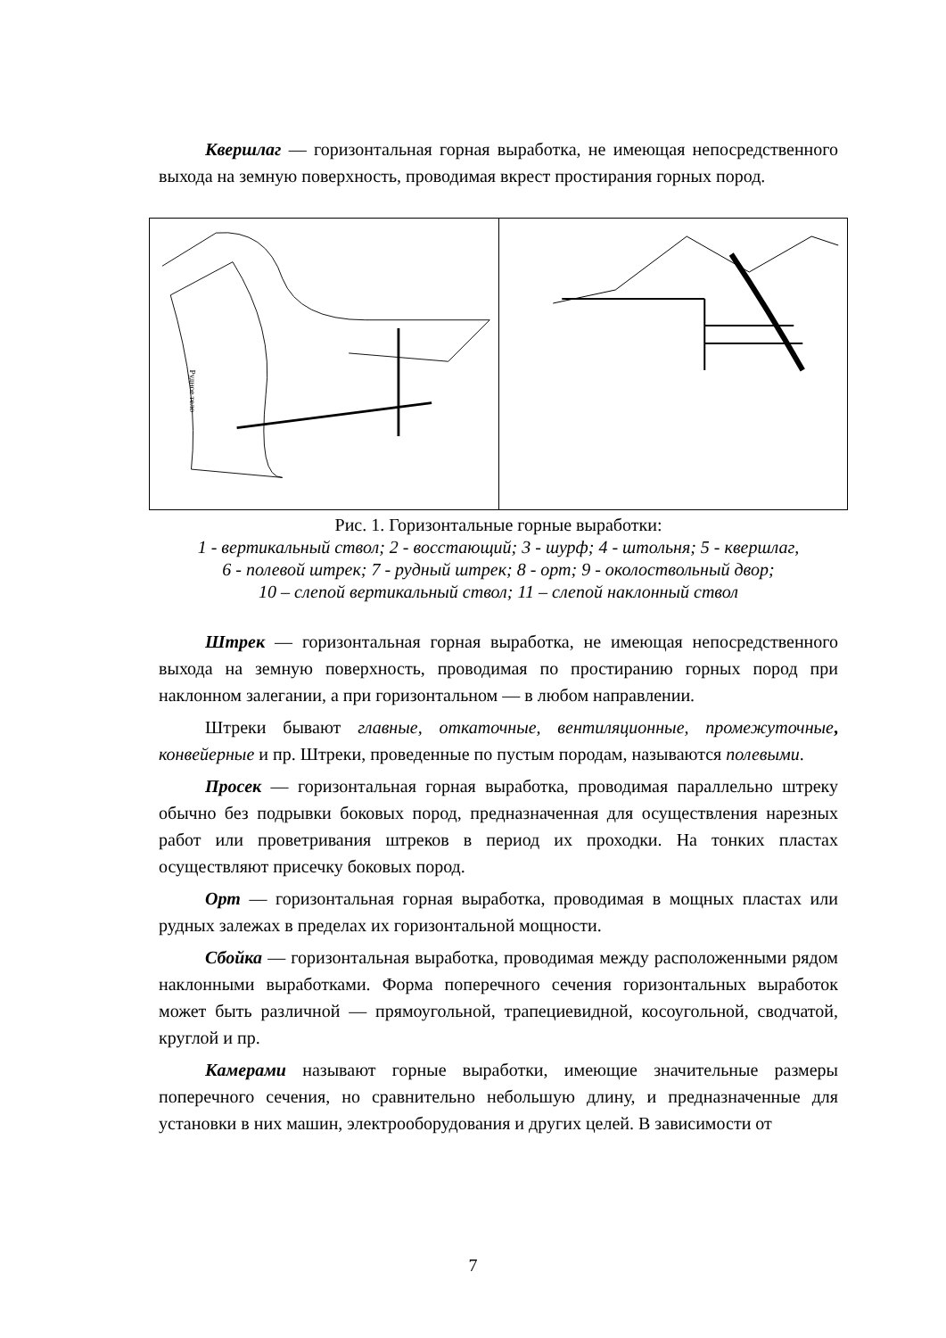Квершлаг — горизонтальная горная выработка, не имеющая непосредственного выхода на земную поверхность, проводимая вкрест простирания горных пород.
Рудное тело
Рис. 1. Горизонтальные горные выработки:
1 - вертикальный ствол; 2 - восстающий; 3 - шурф; 4 - штольня; 5 - квершлаг,
6 - полевой штрек; 7 - рудный штрек; 8 - орт; 9 - околоствольный двор;
10 – слепой вертикальный ствол; 11 – слепой наклонный ствол
Штрек — горизонтальная горная выработка, не имеющая непосредственного выхода на земную поверхность, проводимая по простиранию горных пород при наклонном залегании, а при горизонтальном — в любом направлении.
Штреки бывают главные, откаточные, вентиляционные, промежуточные, конвейерные и пр. Штреки, проведенные по пустым породам, называются полевыми.
Просек — горизонтальная горная выработка, проводимая параллельно штреку обычно без подрывки боковых пород, предназначенная для осуществления нарезных работ или проветривания штреков в период их проходки. На тонких пластах осуществляют присечку боковых пород.
Орт — горизонтальная горная выработка, проводимая в мощных пластах или рудных залежах в пределах их горизонтальной мощности.
Сбойка — горизонтальная выработка, проводимая между расположенными рядом наклонными выработками. Форма поперечного сечения горизонтальных выработок может быть различной — прямоугольной, трапециевидной, косоугольной, сводчатой, круглой и пр.
Камерами называют горные выработки, имеющие значительные размеры поперечного сечения, но сравнительно небольшую длину, и предназначенные для установки в них машин, электрооборудования и других целей. В зависимости от
7